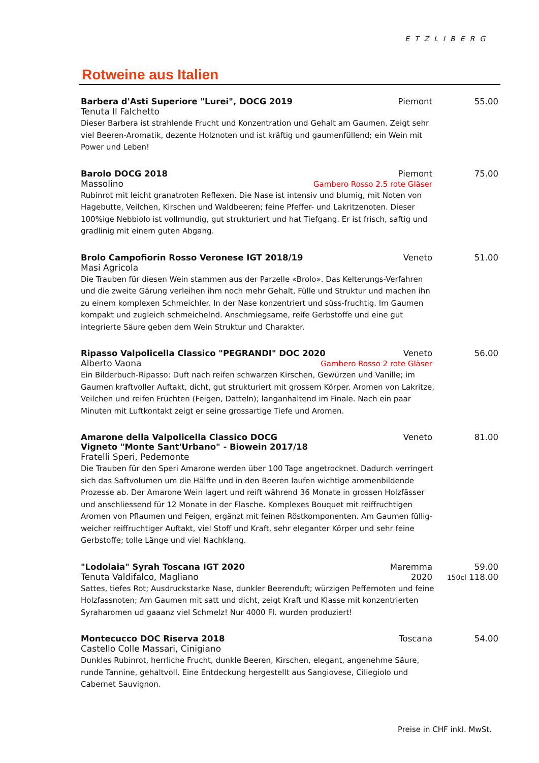Rotweine aus Italien
ETZLIBERG
Barbera d'Asti Superiore "Lurei", DOCG 2019
Piemont 55.00
Tenuta Il Falchetto
Dieser Barbera ist strahlende Frucht und Konzentration und Gehalt am Gaumen. Zeigt sehr viel Beeren-Aromatik, dezente Holznoten und ist kräftig und gaumenfüllend; ein Wein mit Power und Leben!
Barolo DOCG 2018 Piemont 75.00
Massolino Gambero Rosso 2.5 rote Gläser
Rubinrot mit leicht granatroten Reflexen. Die Nase ist intensiv und blumig, mit Noten von Hagebutte, Veilchen, Kirschen und Waldbeeren; feine Pfeffer- und Lakritzenoten. Dieser 100%ige Nebbiolo ist vollmundig, gut strukturiert und hat Tiefgang. Er ist frisch, saftig und gradlinig mit einem guten Abgang.
Brolo Campofiorin Rosso Veronese IGT 2018/19
Veneto 51.00
Masi Agricola
Die Trauben für diesen Wein stammen aus der Parzelle «Brolo». Das Kelterungs-Verfahren und die zweite Gärung verleihen ihm noch mehr Gehalt, Fülle und Struktur und machen ihn zu einem komplexen Schmeichler. In der Nase konzentriert und süss-fruchtig. Im Gaumen kompakt und zugleich schmeichelnd. Anschmiegsame, reife Gerbstoffe und eine gut integrierte Säure geben dem Wein Struktur und Charakter.
Ripasso Valpolicella Classico "PEGRANDI" DOC 2020
Veneto 56.00
Alberto Vaona Gambero Rosso 2 rote Gläser
Ein Bilderbuch-Ripasso: Duft nach reifen schwarzen Kirschen, Gewürzen und Vanille; im Gaumen kraftvoller Auftakt, dicht, gut strukturiert mit grossem Körper. Aromen von Lakritze, Veilchen und reifen Früchten (Feigen, Datteln); langanhaltend im Finale. Nach ein paar Minuten mit Luftkontakt zeigt er seine grossartige Tiefe und Aromen.
Amarone della Valpolicella Classico DOCG
Vigneto "Monte Sant'Urbano" - Biowein 2017/18
Veneto 81.00
Fratelli Speri, Pedemonte
Die Trauben für den Speri Amarone werden über 100 Tage angetrocknet. Dadurch verringert sich das Saftvolumen um die Hälfte und in den Beeren laufen wichtige aromenbildende Prozesse ab. Der Amarone Wein lagert und reift während 36 Monate in grossen Holzfässer und anschliessend für 12 Monate in der Flasche. Komplexes Bouquet mit reiffruchtigen Aromen von Pflaumen und Feigen, ergänzt mit feinen Röstkomponenten. Am Gaumen füllig-weicher reiffruchtiger Auftakt, viel Stoff und Kraft, sehr eleganter Körper und sehr feine Gerbstoffe; tolle Länge und viel Nachklang.
"Lodolaia" Syrah Toscana IGT 2020
Maremma 59.00
Tenuta Valdifalco, Magliano 2020
150cl 118.00
Sattes, tiefes Rot; Ausdruckstarke Nase, dunkler Beerenduft; würzigen Peffernoten und feine Holzfassnoten; Am Gaumen mit satt und dicht, zeigt Kraft und Klasse mit konzentrierten Syraharomen ud gaaanz viel Schmelz! Nur 4000 Fl. wurden produziert!
Montecucco DOC Riserva 2018 Toscana 54.00
Castello Colle Massari, Cinigiano
Dunkles Rubinrot, herrliche Frucht, dunkle Beeren, Kirschen, elegant, angenehme Säure, runde Tannine, gehaltvoll. Eine Entdeckung hergestellt aus Sangiovese, Ciliegiolo und Cabernet Sauvignon.
Preise in CHF inkl. MwSt.